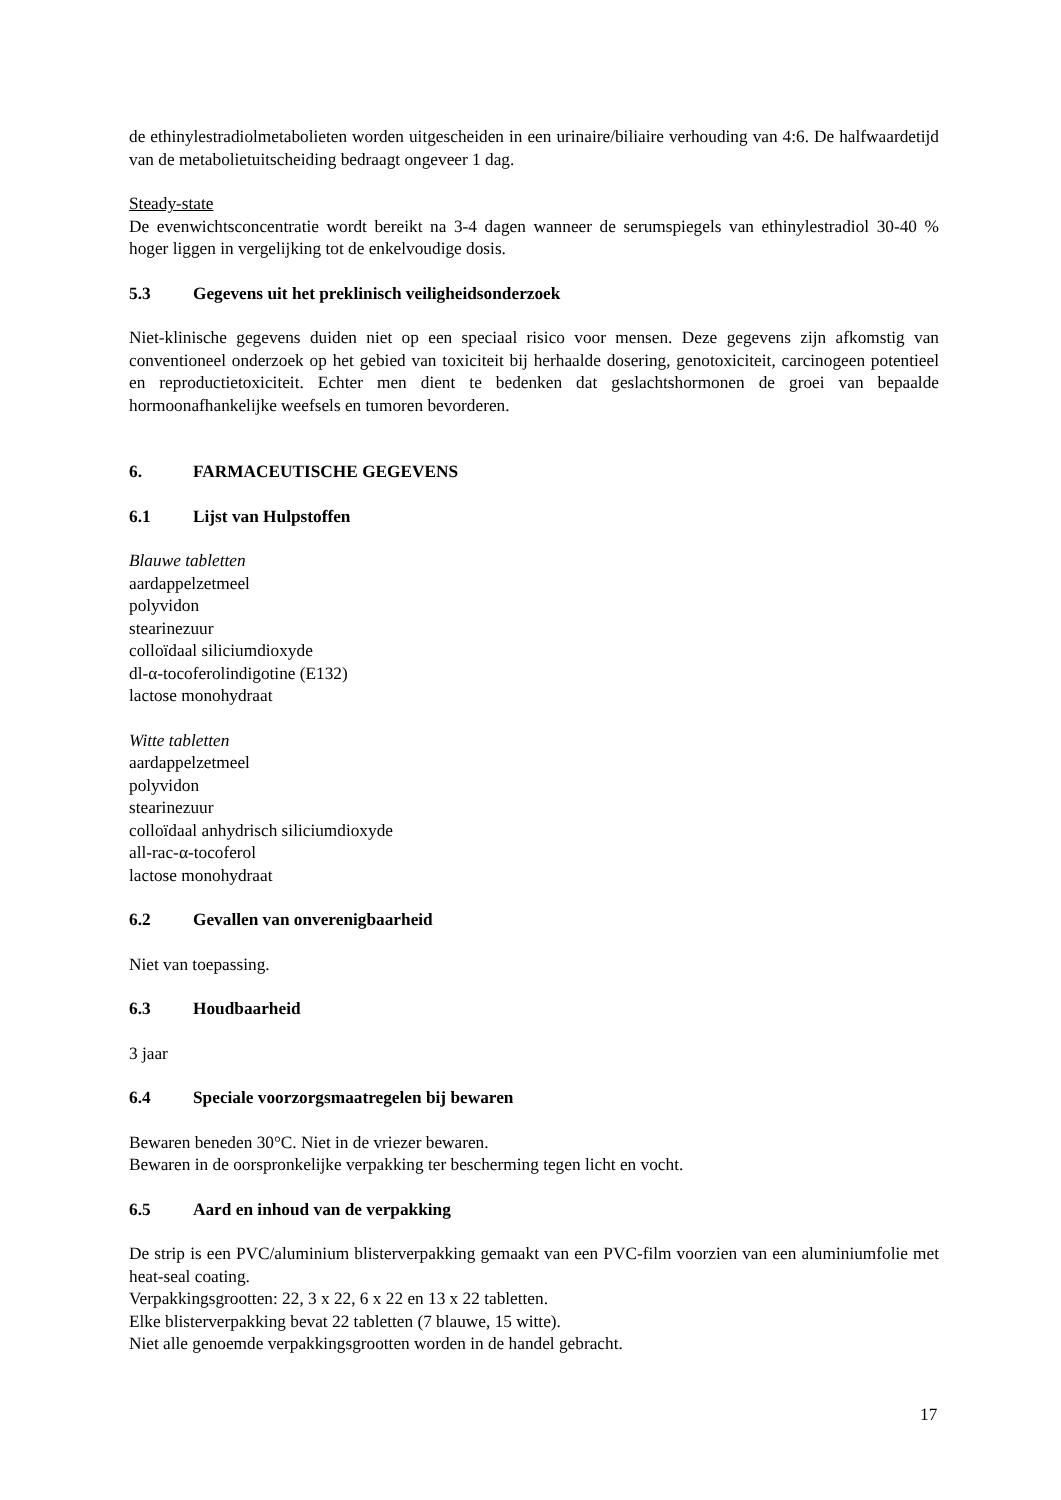de ethinylestradiolmetabolieten worden uitgescheiden in een urinaire/biliaire verhouding van 4:6. De halfwaardetijd van de metabolietuitscheiding bedraagt ongeveer 1 dag.
Steady-state
De evenwichtsconcentratie wordt bereikt na 3-4 dagen wanneer de serumspiegels van ethinylestradiol 30-40 % hoger liggen in vergelijking tot de enkelvoudige dosis.
5.3 Gegevens uit het preklinisch veiligheidsonderzoek
Niet-klinische gegevens duiden niet op een speciaal risico voor mensen. Deze gegevens zijn afkomstig van conventioneel onderzoek op het gebied van toxiciteit bij herhaalde dosering, genotoxiciteit, carcinogeen potentieel en reproductietoxiciteit. Echter men dient te bedenken dat geslachtshormonen de groei van bepaalde hormoonafhankelijke weefsels en tumoren bevorderen.
6. FARMACEUTISCHE GEGEVENS
6.1 Lijst van Hulpstoffen
Blauwe tabletten
aardappelzetmeel
polyvidon
stearinezuur
colloïdaal siliciumdioxyde
dl-α-tocoferolindigotine (E132)
lactose monohydraat
Witte tabletten
aardappelzetmeel
polyvidon
stearinezuur
colloïdaal anhydrisch siliciumdioxyde
all-rac-α-tocoferol
lactose monohydraat
6.2 Gevallen van onverenigbaarheid
Niet van toepassing.
6.3 Houdbaarheid
3 jaar
6.4 Speciale voorzorgsmaatregelen bij bewaren
Bewaren beneden 30°C. Niet in de vriezer bewaren.
Bewaren in de oorspronkelijke verpakking ter bescherming tegen licht en vocht.
6.5 Aard en inhoud van de verpakking
De strip is een PVC/aluminium blisterverpakking gemaakt van een PVC-film voorzien van een aluminiumfolie met heat-seal coating.
Verpakkingsgrootten: 22, 3 x 22, 6 x 22 en 13 x 22 tabletten.
Elke blisterverpakking bevat 22 tabletten (7 blauwe, 15 witte).
Niet alle genoemde verpakkingsgrootten worden in de handel gebracht.
17